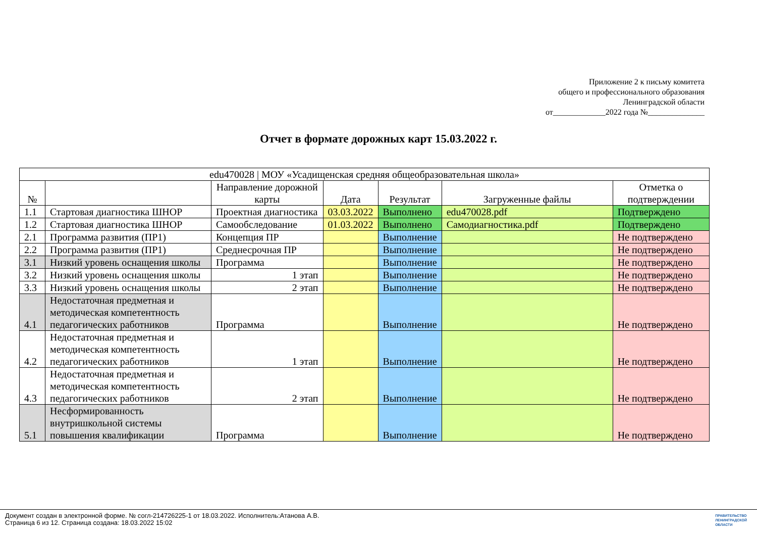Приложение 2 к письму комитета
общего и профессионального образования
Ленинградской области
от_____________2022 года №______________
Отчет в формате дорожных карт 15.03.2022 г.
| edu470028 / МОУ «Усадищенская средняя общеобразовательная школа» | | | | | | |
| --- | --- | --- | --- | --- | --- | --- |
| № | | Направление дорожной карты | Дата | Результат | Загруженные файлы | Отметка о подтверждении |
| 1.1 | Стартовая диагностика ШНОР | Проектная диагностика | 03.03.2022 | Выполнено | edu470028.pdf | Подтверждено |
| 1.2 | Стартовая диагностика ШНОР | Самообследование | 01.03.2022 | Выполнено | Самодиагностика.pdf | Подтверждено |
| 2.1 | Программа развития (ПР1) | Концепция ПР | | Выполнение | | Не подтверждено |
| 2.2 | Программа развития (ПР1) | Среднесрочная ПР | | Выполнение | | Не подтверждено |
| 3.1 | Низкий уровень оснащения школы | Программа | | Выполнение | | Не подтверждено |
| 3.2 | Низкий уровень оснащения школы | 1 этап | | Выполнение | | Не подтверждено |
| 3.3 | Низкий уровень оснащения школы | 2 этап | | Выполнение | | Не подтверждено |
| 4.1 | Недостаточная предметная и методическая компетентность педагогических работников | Программа | | Выполнение | | Не подтверждено |
| 4.2 | Недостаточная предметная и методическая компетентность педагогических работников | 1 этап | | Выполнение | | Не подтверждено |
| 4.3 | Недостаточная предметная и методическая компетентность педагогических работников | 2 этап | | Выполнение | | Не подтверждено |
| 5.1 | Несформированность внутришкольной системы повышения квалификации | Программа | | Выполнение | | Не подтверждено |
Документ создан в электронной форме. № согл-214726225-1 от 18.03.2022. Исполнитель:Атанова А.В.
Страница 6 из 12. Страница создана: 18.03.2022 15:02
ПРАВИТЕЛЬСТВО
ЛЕНИНГРАДСКОЙ
ОБЛАСТИ